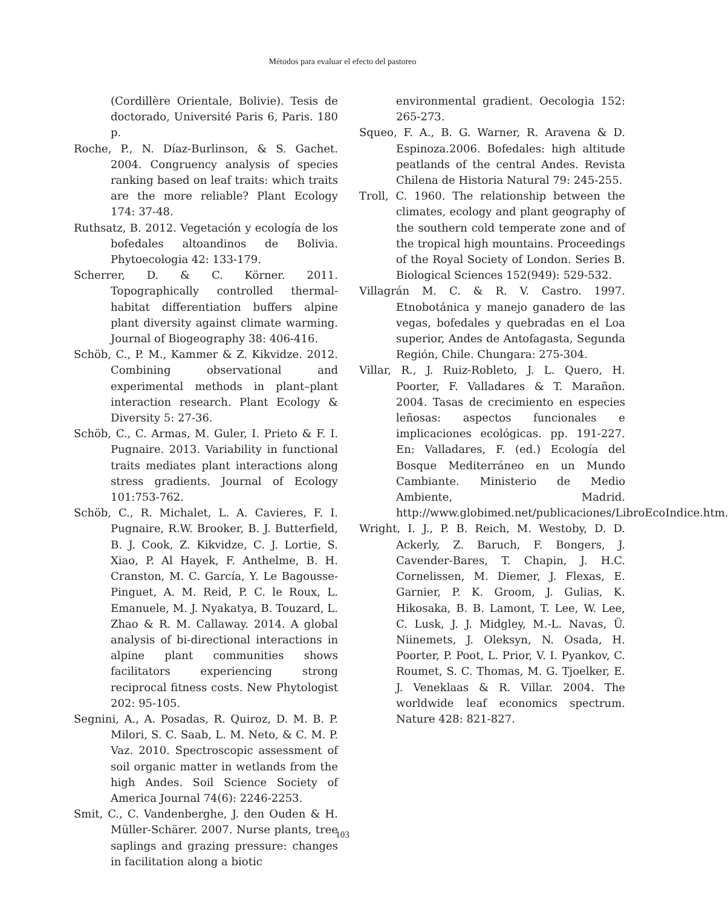Métodos para evaluar el efecto del pastoreo
(Cordillère Orientale, Bolivie). Tesis de doctorado, Université Paris 6, Paris. 180 p.
Roche, P., N. Díaz-Burlinson, & S. Gachet. 2004. Congruency analysis of species ranking based on leaf traits: which traits are the more reliable? Plant Ecology 174: 37-48.
Ruthsatz, B. 2012. Vegetación y ecología de los bofedales altoandinos de Bolivia. Phytoecologia 42: 133-179.
Scherrer, D. & C. Körner. 2011. Topographically controlled thermal-habitat differentiation buffers alpine plant diversity against climate warming. Journal of Biogeography 38: 406-416.
Schöb, C., P. M., Kammer & Z. Kikvidze. 2012. Combining observational and experimental methods in plant–plant interaction research. Plant Ecology & Diversity 5: 27-36.
Schöb, C., C. Armas, M. Guler, I. Prieto & F. I. Pugnaire. 2013. Variability in functional traits mediates plant interactions along stress gradients. Journal of Ecology 101:753-762.
Schöb, C., R. Michalet, L. A. Cavieres, F. I. Pugnaire, R.W. Brooker, B. J. Butterfield, B. J. Cook, Z. Kikvidze, C. J. Lortie, S. Xiao, P. Al Hayek, F. Anthelme, B. H. Cranston, M. C. García, Y. Le Bagousse-Pinguet, A. M. Reid, P. C. le Roux, L. Emanuele, M. J. Nyakatya, B. Touzard, L. Zhao & R. M. Callaway. 2014. A global analysis of bi-directional interactions in alpine plant communities shows facilitators experiencing strong reciprocal fitness costs. New Phytologist 202: 95-105.
Segnini, A., A. Posadas, R. Quiroz, D. M. B. P. Milori, S. C. Saab, L. M. Neto, & C. M. P. Vaz. 2010. Spectroscopic assessment of soil organic matter in wetlands from the high Andes. Soil Science Society of America Journal 74(6): 2246-2253.
Smit, C., C. Vandenberghe, J. den Ouden & H. Müller-Schärer. 2007. Nurse plants, tree saplings and grazing pressure: changes in facilitation along a biotic
environmental gradient. Oecologia 152: 265-273.
Squeo, F. A., B. G. Warner, R. Aravena & D. Espinoza.2006. Bofedales: high altitude peatlands of the central Andes. Revista Chilena de Historia Natural 79: 245-255.
Troll, C. 1960. The relationship between the climates, ecology and plant geography of the southern cold temperate zone and of the tropical high mountains. Proceedings of the Royal Society of London. Series B. Biological Sciences 152(949): 529-532.
Villagrán M. C. & R. V. Castro. 1997. Etnobotánica y manejo ganadero de las vegas, bofedales y quebradas en el Loa superior, Andes de Antofagasta, Segunda Región, Chile. Chungara: 275-304.
Villar, R., J. Ruiz-Robleto, J. L. Quero, H. Poorter, F. Valladares & T. Marañon. 2004. Tasas de crecimiento en especies leñosas: aspectos funcionales e implicaciones ecológicas. pp. 191-227. En: Valladares, F. (ed.) Ecología del Bosque Mediterráneo en un Mundo Cambiante. Ministerio de Medio Ambiente, Madrid. http://www.globimed.net/publicaciones/LibroEcoIndice.htm.
Wright, I. J., P. B. Reich, M. Westoby, D. D. Ackerly, Z. Baruch, F. Bongers, J. Cavender-Bares, T. Chapin, J. H.C. Cornelissen, M. Diemer, J. Flexas, E. Garnier, P. K. Groom, J. Gulias, K. Hikosaka, B. B. Lamont, T. Lee, W. Lee, C. Lusk, J. J. Midgley, M.-L. Navas, Ü. Niinemets, J. Oleksyn, N. Osada, H. Poorter, P. Poot, L. Prior, V. I. Pyankov, C. Roumet, S. C. Thomas, M. G. Tjoelker, E. J. Veneklaas & R. Villar. 2004. The worldwide leaf economics spectrum. Nature 428: 821-827.
103